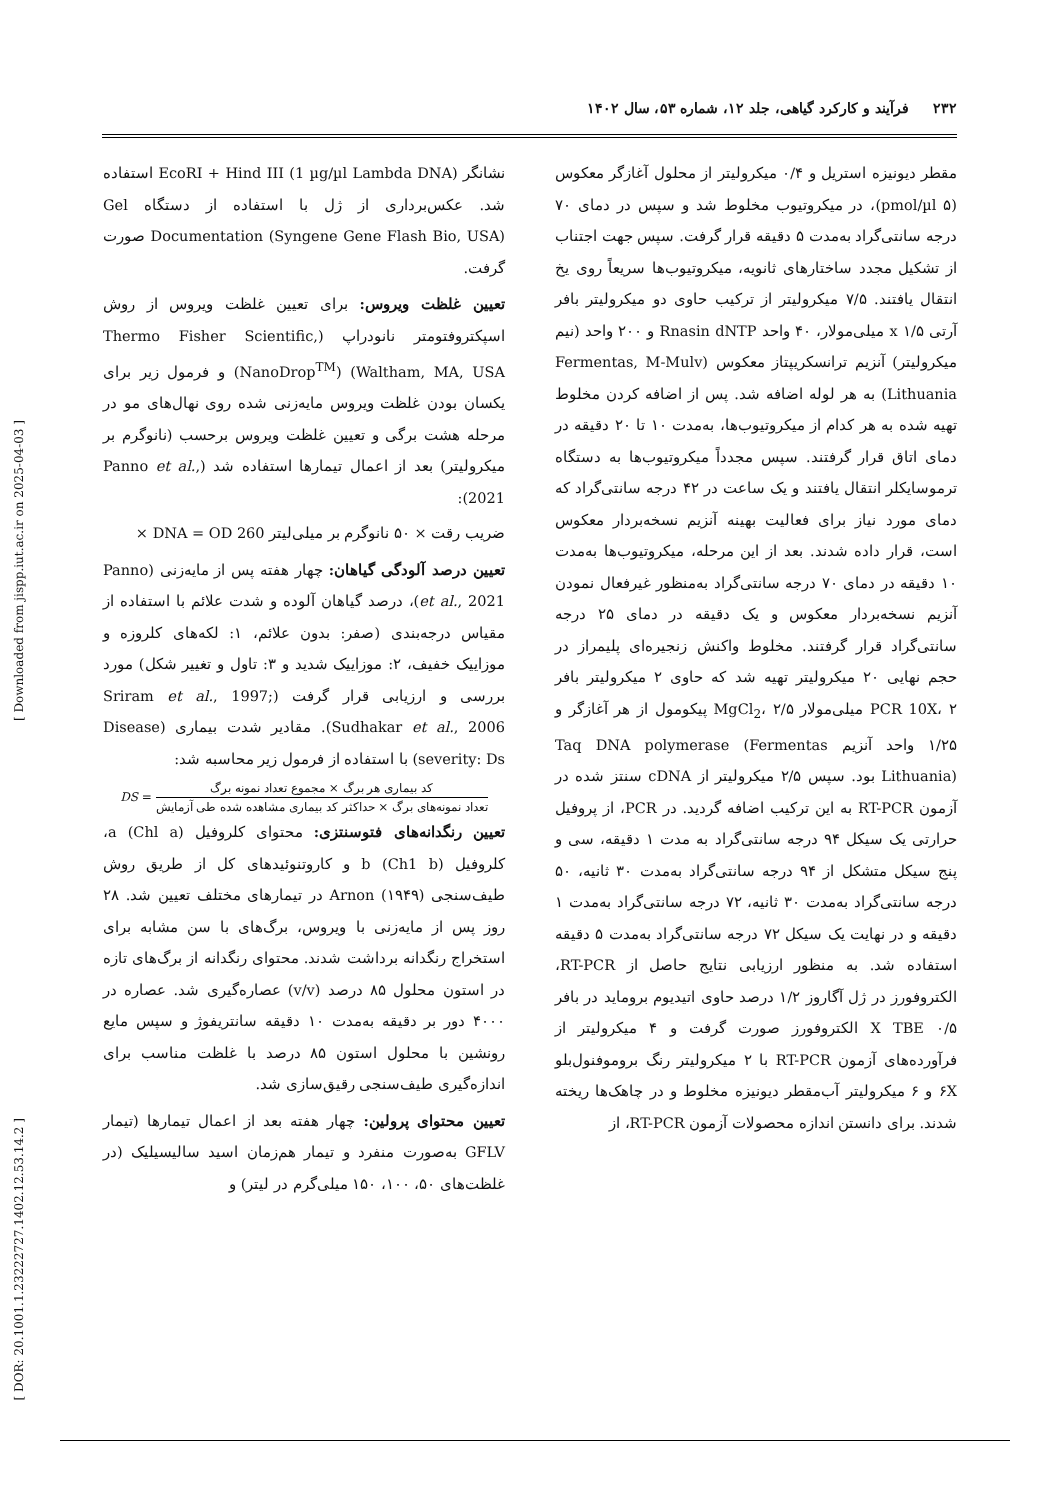۲۳۲ فرآیند و کارکرد گیاهی، جلد ۱۲، شماره ۵۳، سال ۱۴۰۲
مقطر دیونیزه استریل و ۰/۴ میکرولیتر از محلول آغازگر معکوس (۵ pmol/µl)، در میکروتیوب مخلوط شد و سپس در دمای ۷۰ درجه سانتی‌گراد به‌مدت ۵ دقیقه قرار گرفت. سپس جهت اجتناب از تشکیل مجدد ساختارهای ثانویه، میکروتیوب‌ها سریعاً روی یخ انتقال یافتند. ۷/۵ میکرولیتر از ترکیب حاوی دو میکرولیتر بافر آرتی x ۱/۵ میلی‌مولار، ۴۰ واحد Rnasin dNTP و ۲۰۰ واحد (نیم میکرولیتر) آنزیم ترانسکریپتاز معکوس (Fermentas, M-Mulv Lithuania) به هر لوله اضافه شد. پس از اضافه کردن مخلوط تهیه شده به هر کدام از میکروتیوب‌ها، به‌مدت ۱۰ تا ۲۰ دقیقه در دمای اتاق قرار گرفتند. سپس مجدداً میکروتیوب‌ها به دستگاه ترموسایکلر انتقال یافتند و یک ساعت در ۴۲ درجه سانتی‌گراد که دمای مورد نیاز برای فعالیت بهینه آنزیم نسخه‌بردار معکوس است، قرار داده شدند. بعد از این مرحله، میکروتیوب‌ها به‌مدت ۱۰ دقیقه در دمای ۷۰ درجه سانتی‌گراد به‌منظور غیرفعال نمودن آنزیم نسخه‌بردار معکوس و یک دقیقه در دمای ۲۵ درجه سانتی‌گراد قرار گرفتند. مخلوط واکنش زنجیره‌ای پلیمراز در حجم نهایی ۲۰ میکرولیتر تهیه شد که حاوی ۲ میکرولیتر بافر PCR 10X، ۲ میلی‌مولار MgCl<sub>2</sub>، ۲/۵ پیکومول از هر آغازگر و ۱/۲۵ واحد آنزیم Taq DNA polymerase (Fermentas Lithuania) بود. سپس ۲/۵ میکرولیتر از cDNA سنتز شده در آزمون RT-PCR به این ترکیب اضافه گردید. در PCR، از پروفیل حرارتی یک سیکل ۹۴ درجه سانتی‌گراد به مدت ۱ دقیقه، سی و پنج سیکل متشکل از ۹۴ درجه سانتی‌گراد به‌مدت ۳۰ ثانیه، ۵۰ درجه سانتی‌گراد به‌مدت ۳۰ ثانیه، ۷۲ درجه سانتی‌گراد به‌مدت ۱ دقیقه و در نهایت یک سیکل ۷۲ درجه سانتی‌گراد به‌مدت ۵ دقیقه استفاده شد. به منظور ارزیابی نتایج حاصل از RT-PCR، الکتروفورز در ژل آگاروز ۱/۲ درصد حاوی اتیدیوم بروماید در بافر ۰/۵ X TBE الکتروفورز صورت گرفت و ۴ میکرولیتر از فرآورده‌های آزمون RT-PCR با ۲ میکرولیتر رنگ بروموفنول‌بلو ۶X و ۶ میکرولیتر آب‌مقطر دیونیزه مخلوط و در چاهک‌ها ریخته شدند. برای دانستن اندازه محصولات آزمون RT-PCR، از
نشانگر (EcoRI + Hind III (1 µg/µl Lambda DNA استفاده شد. عکس‌برداری از ژل با استفاده از دستگاه Gel Documentation (Syngene Gene Flash Bio, USA) صورت گرفت.
تعیین غلظت ویروس: برای تعیین غلظت ویروس از روش اسپکتروفتومتر نانودراپ (Thermo Fisher Scientific, Waltham, MA, USA) (NanoDrop<sup>TM</sup>) و فرمول زیر برای یکسان بودن غلظت ویروس مایه‌زنی شده روی نهال‌های مو در مرحله هشت برگی و تعیین غلظت ویروس برحسب (نانوگرم بر میکرولیتر) بعد از اعمال تیمارها استفاده شد (Panno et al., 2021):
ضریب رقت × ۵۰ نانوگرم بر میلی‌لیتر DNA = OD 260 ×
تعیین درصد آلودگی گیاهان: چهار هفته پس از مایه‌زنی (Panno et al., 2021)، درصد گیاهان آلوده و شدت علائم با استفاده از مقیاس درجه‌بندی (صفر: بدون علائم، ۱: لکه‌های کلروزه و موزاییک خفیف، ۲: موزاییک شدید و ۳: تاول و تغییر شکل) مورد بررسی و ارزیابی قرار گرفت (Sriram et al., 1997; Sudhakar et al., 2006). مقادیر شدت بیماری (Disease severity: Ds) با استفاده از فرمول زیر محاسبه شد:
DS = کد بیماری هر برگ × مجموع تعداد نمونه برگ تعداد نمونه‌های برگ × حداکثر کد بیماری مشاهده شده طی آزمایش
تعیین رنگدانه‌های فتوسنتزی: محتوای کلروفیل a (Chl a)، کلروفیل b (Ch1 b) و کاروتنوئیدهای کل از طریق روش طیف‌سنجی Arnon (۱۹۴۹) در تیمارهای مختلف تعیین شد. ۲۸ روز پس از مایه‌زنی با ویروس، برگ‌های با سن مشابه برای استخراج رنگدانه برداشت شدند. محتوای رنگدانه از برگ‌های تازه در استون محلول ۸۵ درصد (v/v) عصاره‌گیری شد. عصاره در ۴۰۰۰ دور بر دقیقه به‌مدت ۱۰ دقیقه سانتریفوژ و سپس مایع رونشین با محلول استون ۸۵ درصد با غلظت مناسب برای اندازه‌گیری طیف‌سنجی رقیق‌سازی شد.
تعیین محتوای پرولین: چهار هفته بعد از اعمال تیمارها (تیمار GFLV به‌صورت منفرد و تیمار هم‌زمان اسید سالیسیلیک (در غلظت‌های ۵۰، ۱۰۰، ۱۵۰ میلی‌گرم در لیتر) و
[ Downloaded from jispp.iut.ac.ir on 2025-04-03 ]
[ DOR: 20.1001.1.23222727.1402.12.53.14.2 ]